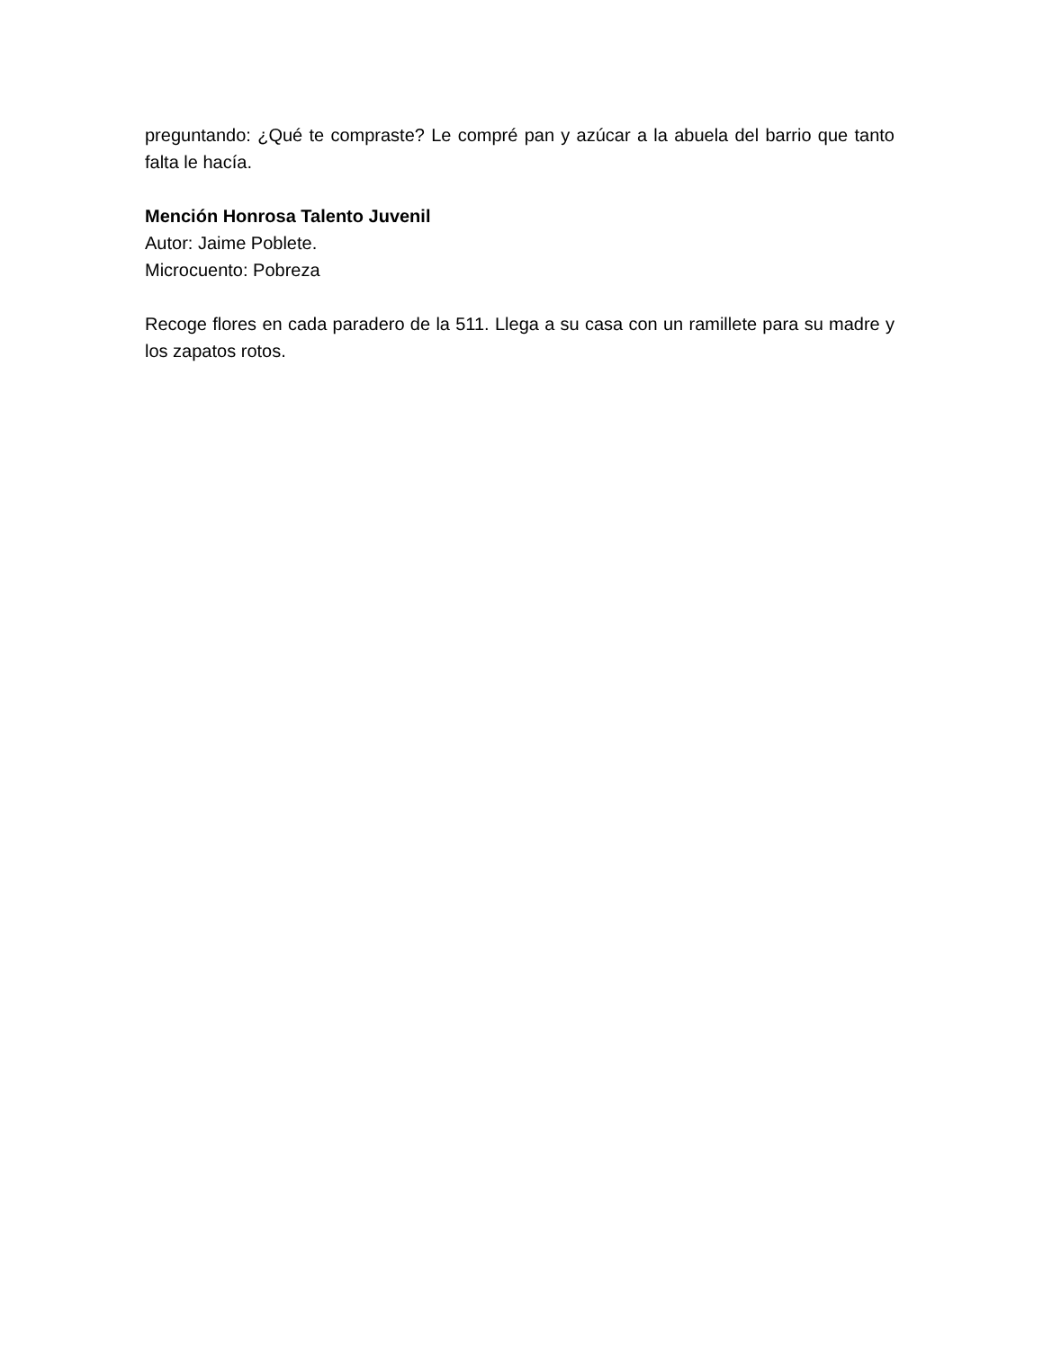preguntando: ¿Qué te compraste? Le compré pan y azúcar a la abuela del barrio que tanto falta le hacía.
Mención Honrosa Talento Juvenil
Autor: Jaime Poblete.
Microcuento: Pobreza
Recoge flores en cada paradero de la 511. Llega a su casa con un ramillete para su madre y los zapatos rotos.